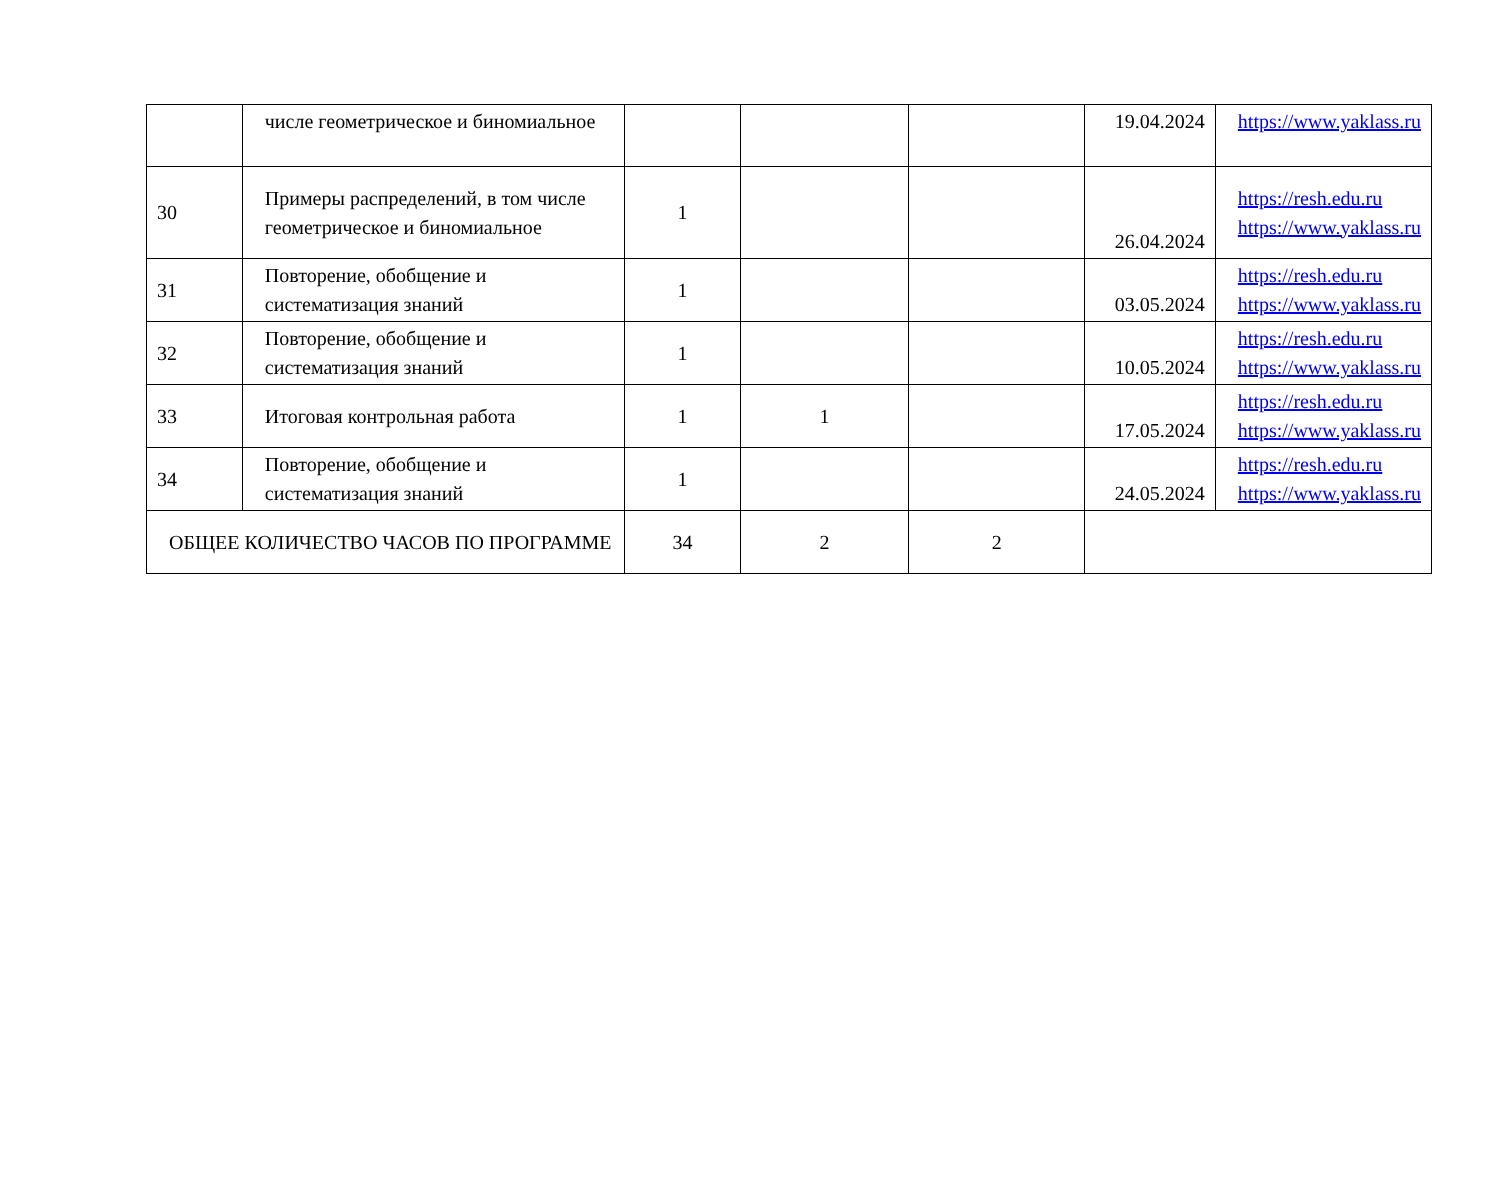| | числе геометрическое и биномиальное | | | | 19.04.2024 | https://www.yaklass.ru |
| 30 | Примеры распределений, в том числе геометрическое и биномиальное | 1 | | | 26.04.2024 | https://resh.edu.ru https://www.yaklass.ru |
| 31 | Повторение, обобщение и систематизация знаний | 1 | | | 03.05.2024 | https://resh.edu.ru https://www.yaklass.ru |
| 32 | Повторение, обобщение и систематизация знаний | 1 | | | 10.05.2024 | https://resh.edu.ru https://www.yaklass.ru |
| 33 | Итоговая контрольная работа | 1 | 1 | | 17.05.2024 | https://resh.edu.ru https://www.yaklass.ru |
| 34 | Повторение, обобщение и систематизация знаний | 1 | | | 24.05.2024 | https://resh.edu.ru https://www.yaklass.ru |
| ОБЩЕЕ КОЛИЧЕСТВО ЧАСОВ ПО ПРОГРАММЕ | | 34 | 2 | 2 | | |